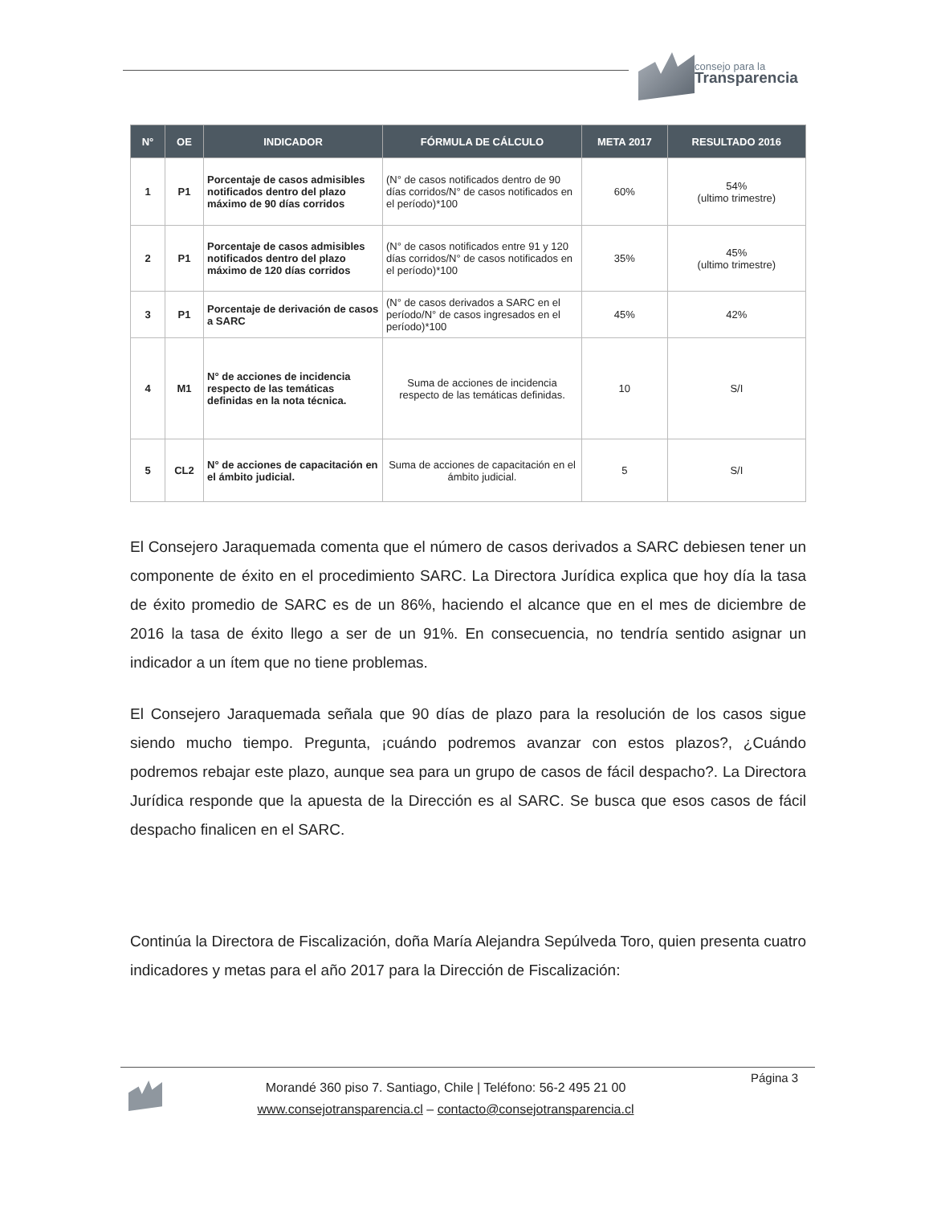consejo para la
Transparencia
| N° | OE | INDICADOR | FÓRMULA DE CÁLCULO | META 2017 | RESULTADO 2016 |
| --- | --- | --- | --- | --- | --- |
| 1 | P1 | Porcentaje de casos admisibles notificados dentro del plazo máximo de 90 días corridos | (N° de casos notificados dentro de 90 días corridos/N° de casos notificados en el período)*100 | 60% | 54% (ultimo trimestre) |
| 2 | P1 | Porcentaje de casos admisibles notificados dentro del plazo máximo de 120 días corridos | (N° de casos notificados entre 91 y 120 días corridos/N° de casos notificados en el período)*100 | 35% | 45% (ultimo trimestre) |
| 3 | P1 | Porcentaje de derivación de casos a SARC | (N° de casos derivados a SARC en el período/N° de casos ingresados en el período)*100 | 45% | 42% |
| 4 | M1 | N° de acciones de incidencia respecto de las temáticas definidas en la nota técnica. | Suma de acciones de incidencia respecto de las temáticas definidas. | 10 | S/I |
| 5 | CL2 | N° de acciones de capacitación en el ámbito judicial. | Suma de acciones de capacitación en el ámbito judicial. | 5 | S/I |
El Consejero Jaraquemada comenta que el número de casos derivados a SARC debiesen tener un componente de éxito en el procedimiento SARC. La Directora Jurídica explica que hoy día la tasa de éxito promedio de SARC es de un 86%, haciendo el alcance que en el mes de diciembre de 2016 la tasa de éxito llego a ser de un 91%. En consecuencia, no tendría sentido asignar un indicador a un ítem que no tiene problemas.
El Consejero Jaraquemada señala que 90 días de plazo para la resolución de los casos sigue siendo mucho tiempo. Pregunta, ¡cuándo podremos avanzar con estos plazos?, ¿Cuándo podremos rebajar este plazo, aunque sea para un grupo de casos de fácil despacho?. La Directora Jurídica responde que la apuesta de la Dirección es al SARC. Se busca que esos casos de fácil despacho finalicen en el SARC.
Continúa la Directora de Fiscalización, doña María Alejandra Sepúlveda Toro, quien presenta cuatro indicadores y metas para el año 2017 para la Dirección de Fiscalización:
Morandé 360 piso 7. Santiago, Chile | Teléfono: 56-2 495 21 00
www.consejotransparencia.cl – contacto@consejotransparencia.cl
Página 3